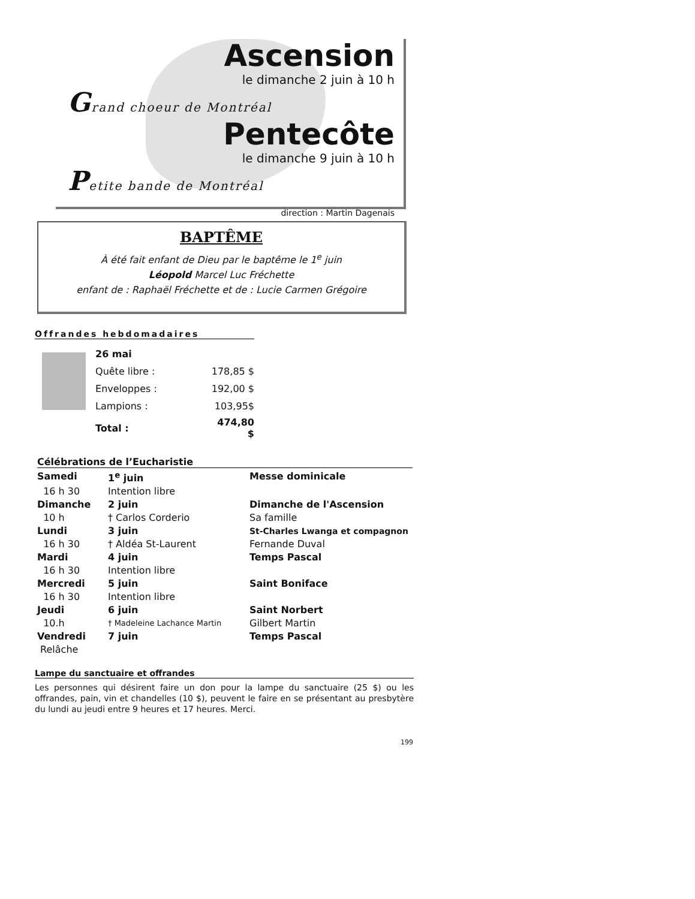Ascension
le dimanche 2 juin à 10 h
Grand choeur de Montréal
Pentecôte
le dimanche 9 juin à 10 h
Petite bande de Montréal
direction : Martin Dagenais
BAPTÊME
À été fait enfant de Dieu par le baptême le 1<sup>e</sup> juin
Léopold Marcel Luc Fréchette
enfant de : Raphaël Fréchette et de : Lucie Carmen Grégoire
Offrandes hebdomadaires
| 26 mai | |
| Quête libre : | 178,85 $ |
| Enveloppes : | 192,00 $ |
| Lampions : | 103,95$ |
| Total : | 474,80 $ |
Célébrations de l’Eucharistie
| Samedi | 1<sup>e</sup> juin | Messe dominicale |
| 16 h 30 | Intention libre | |
| Dimanche | 2 juin | Dimanche de l'Ascension |
| 10 h | † Carlos Corderio | Sa famille |
| Lundi | 3 juin | St-Charles Lwanga et compagnon |
| 16 h 30 | † Aldéa St-Laurent | Fernande Duval |
| Mardi | 4 juin | Temps Pascal |
| 16 h 30 | Intention libre | |
| Mercredi | 5 juin | Saint Boniface |
| 16 h 30 | Intention libre | |
| Jeudi | 6 juin | Saint Norbert |
| 10.h | † Madeleine Lachance Martin | Gilbert Martin |
| Vendredi | 7 juin | Temps Pascal |
| Relâche | | |
Lampe du sanctuaire et offrandes
Les personnes qui désirent faire un don pour la lampe du sanctuaire (25 $) ou les offrandes, pain, vin et chandelles (10 $), peuvent le faire en se présentant au presbytère du lundi au jeudi entre 9 heures et 17 heures. Merci.
199